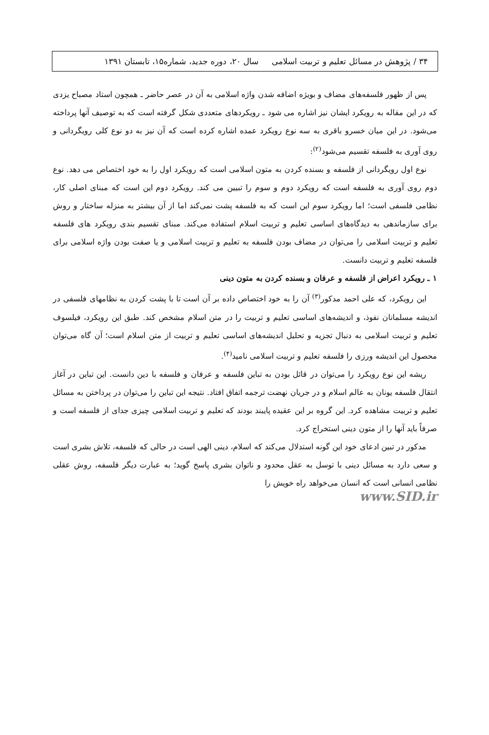۳۴ / پژوهش در مسائل تعلیم و تربیت اسلامی سال ۲۰، دوره جدید، شماره۱۵، تابستان ۱۳۹۱
پس از ظهور فلسفه‌های مضاف و بویژه اضافه شدن واژه اسلامی به آن در عصر حاضر ـ همچون استاد مصباح یزدی که در این مقاله به رویکرد ایشان نیز اشاره می شود ـ رویکردهای متعددی شکل گرفته است که به توصیف آنها پرداخته می‌شود. در این میان خسرو باقری به سه نوع رویکرد عمده اشاره کرده است که آن نیز به دو نوع کلی رویگردانی و روی آوری به فلسفه تقسیم می‌شود<sup>(۲)</sup>:
نوع اول رویگردانی از فلسفه و بسنده کردن به متون اسلامی است که رویکرد اول را به خود اختصاص می دهد. نوع دوم روی آوری به فلسفه است که رویکرد دوم و سوم را تبیین می کند. رویکرد دوم این است که مبنای اصلی کار، نظامی فلسفی است؛ اما رویکرد سوم این است که به فلسفه پشت نمی‌کند اما از آن بیشتر به منزله ساختار و روش برای سازماندهی به دیدگاه‌های اساسی تعلیم و تربیت اسلام استفاده می‌کند. مبنای تقسیم بندی رویکرد های فلسفه تعلیم و تربیت اسلامی را می‌توان در مضاف بودن فلسفه به تعلیم و تربیت اسلامی و یا صفت بودن واژه اسلامی برای فلسفه تعلیم و تربیت دانست.
۱ ـ رویکرد اعراض از فلسفه و عرفان و بسنده کردن به متون دینی
این رویکرد، که علی احمد مدکور<sup>(۳)</sup> آن را به خود اختصاص داده بر آن است تا با پشت کردن به نظامهای فلسفی در اندیشه مسلمانان نفوذ، و اندیشه‌های اساسی تعلیم و تربیت را در متن اسلام مشخص کند. طبق این رویکرد، فیلسوف تعلیم و تربیت اسلامی به دنبال تجزیه و تحلیل اندیشه‌های اساسی تعلیم و تربیت از متن اسلام است؛ آن گاه می‌توان محصول این اندیشه ورزی را فلسفه تعلیم و تربیت اسلامی نامید<sup>(۴)</sup>.
ریشه این نوع رویکرد را می‌توان در قائل بودن به تباین فلسفه و عرفان و فلسفه با دین دانست. این تباین در آغاز انتقال فلسفه یونان به عالم اسلام و در جریان نهضت ترجمه اتفاق افتاد. نتیجه این تباین را می‌توان در پرداختن به مسائل تعلیم و تربیت مشاهده کرد. این گروه بر این عقیده پایبند بودند که تعلیم و تربیت اسلامی چیزی جدای از فلسفه است و صرفاً باید آنها را از متون دینی استخراج کرد.
مدکور در تبین ادعای خود این گونه استدلال می‌کند که اسلام، دینی الهی است در حالی که فلسفه، تلاش بشری است و سعی دارد به مسائل دینی با توسل به عقل محدود و ناتوان بشری پاسخ گوید؛ به عبارت دیگر فلسفه، روش عقلی نظامی انسانی است که انسان می‌خواهد راه خویش را
www.SID.ir